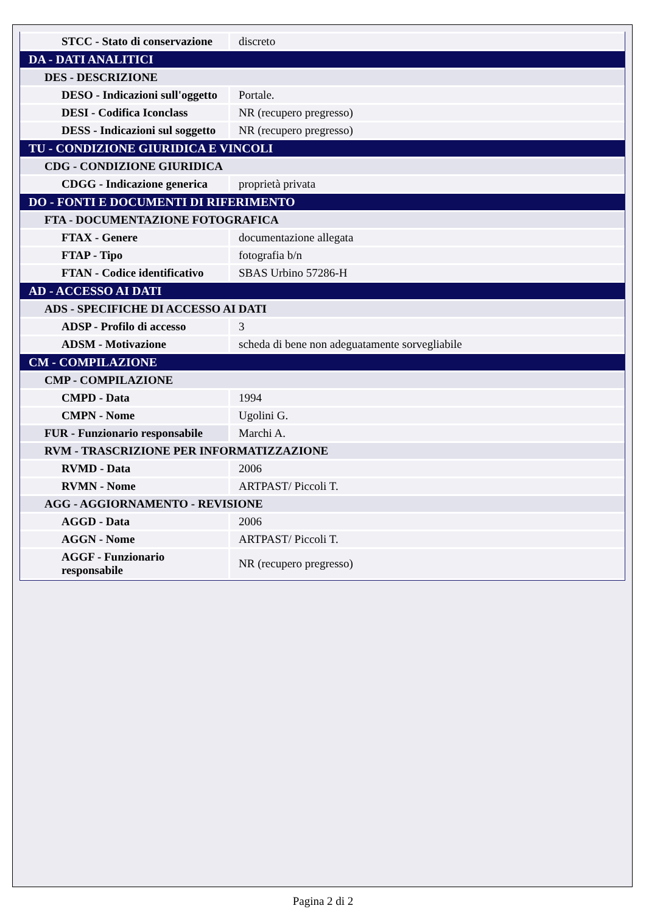| STCC - Stato di conservazione | discreto |
| DA - DATI ANALITICI | |
| DES - DESCRIZIONE | |
| DESO - Indicazioni sull'oggetto | Portale. |
| DESI - Codifica Iconclass | NR (recupero pregresso) |
| DESS - Indicazioni sul soggetto | NR (recupero pregresso) |
| TU - CONDIZIONE GIURIDICA E VINCOLI | |
| CDG - CONDIZIONE GIURIDICA | |
| CDGG - Indicazione generica | proprietà privata |
| DO - FONTI E DOCUMENTI DI RIFERIMENTO | |
| FTA - DOCUMENTAZIONE FOTOGRAFICA | |
| FTAX - Genere | documentazione allegata |
| FTAP - Tipo | fotografia b/n |
| FTAN - Codice identificativo | SBAS Urbino 57286-H |
| AD - ACCESSO AI DATI | |
| ADS - SPECIFICHE DI ACCESSO AI DATI | |
| ADSP - Profilo di accesso | 3 |
| ADSM - Motivazione | scheda di bene non adeguatamente sorvegliabile |
| CM - COMPILAZIONE | |
| CMP - COMPILAZIONE | |
| CMPD - Data | 1994 |
| CMPN - Nome | Ugolini G. |
| FUR - Funzionario responsabile | Marchi A. |
| RVM - TRASCRIZIONE PER INFORMATIZZAZIONE | |
| RVMD - Data | 2006 |
| RVMN - Nome | ARTPAST/ Piccoli T. |
| AGG - AGGIORNAMENTO - REVISIONE | |
| AGGD - Data | 2006 |
| AGGN - Nome | ARTPAST/ Piccoli T. |
| AGGF - Funzionario responsabile | NR (recupero pregresso) |
Pagina 2 di 2